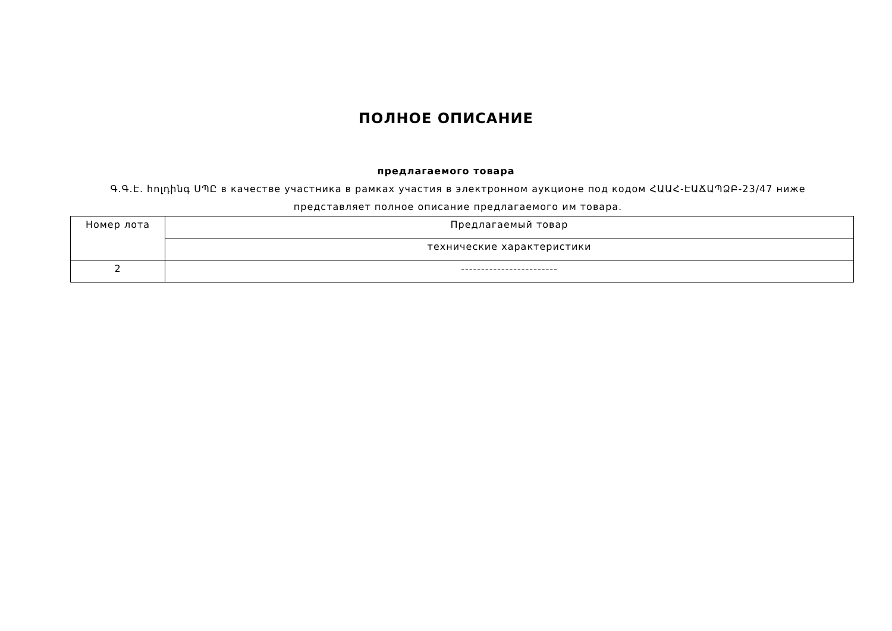ПОЛНОЕ ОПИСАНИЕ
предлагаемого товара
Գ.Գ.Է. հոլդինգ ՍՊԸ в качестве участника в рамках участия в электронном аукционе под кодом ՀԱԱՀ-ԷԱՃԱՊՁԲ-23/47 ниже представляет полное описание предлагаемого им товара.
| Номер лота | Предлагаемый товар |
| --- | --- |
| | технические характеристики |
| 2 | ------------------------ |